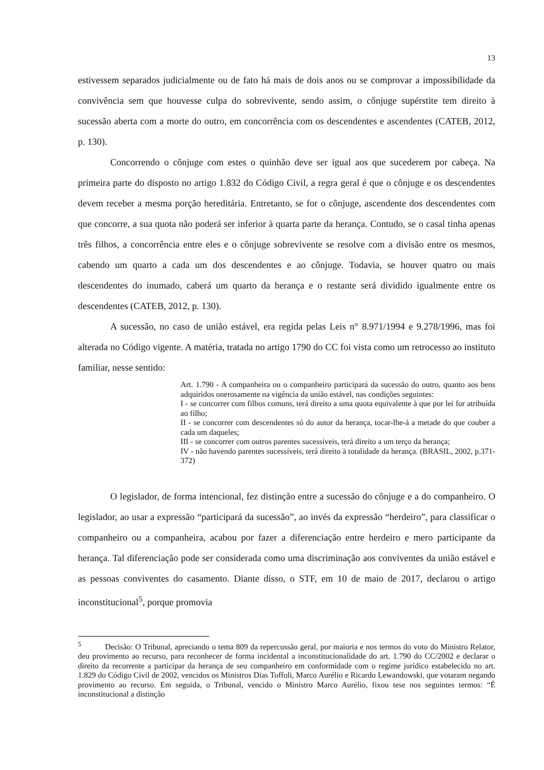13
estivessem separados judicialmente ou de fato há mais de dois anos ou se comprovar a impossibilidade da convivência sem que houvesse culpa do sobrevivente, sendo assim, o cônjuge supérstite tem direito à sucessão aberta com a morte do outro, em concorrência com os descendentes e ascendentes (CATEB, 2012, p. 130).
Concorrendo o cônjuge com estes o quinhão deve ser igual aos que sucederem por cabeça. Na primeira parte do disposto no artigo 1.832 do Código Civil, a regra geral é que o cônjuge e os descendentes devem receber a mesma porção hereditária. Entretanto, se for o cônjuge, ascendente dos descendentes com que concorre, a sua quota não poderá ser inferior à quarta parte da herança. Contudo, se o casal tinha apenas três filhos, a concorrência entre eles e o cônjuge sobrevivente se resolve com a divisão entre os mesmos, cabendo um quarto a cada um dos descendentes e ao cônjuge. Todavia, se houver quatro ou mais descendentes do inumado, caberá um quarto da herança e o restante será dividido igualmente entre os descendentes (CATEB, 2012, p. 130).
A sucessão, no caso de união estável, era regida pelas Leis n° 8.971/1994 e 9.278/1996, mas foi alterada no Código vigente. A matéria, tratada no artigo 1790 do CC foi vista como um retrocesso ao instituto familiar, nesse sentido:
Art. 1.790 - A companheira ou o companheiro participará da sucessão do outro, quanto aos bens adquiridos onerosamente na vigência da união estável, nas condições seguintes:
I - se concorrer com filhos comuns, terá direito a uma quota equivalente à que por lei for atribuída ao filho;
II - se concorrer com descendentes só do autor da herança, tocar-lhe-á a metade do que couber a cada um daqueles;
III - se concorrer com outros parentes sucessíveis, terá direito a um terço da herança;
IV - não havendo parentes sucessíveis, terá direito à totalidade da herança. (BRASIL, 2002, p.371-372)
O legislador, de forma intencional, fez distinção entre a sucessão do cônjuge e a do companheiro. O legislador, ao usar a expressão “participará da sucessão”, ao invés da expressão “herdeiro”, para classificar o companheiro ou a companheira, acabou por fazer a diferenciação entre herdeiro e mero participante da herança. Tal diferenciação pode ser considerada como uma discriminação aos conviventes da união estável e as pessoas conviventes do casamento. Diante disso, o STF, em 10 de maio de 2017, declarou o artigo inconstitucional<sup>5</sup>, porque promovia
<sup>5</sup> Decisão: O Tribunal, apreciando o tema 809 da repercussão geral, por maioria e nos termos do voto do Ministro Relator, deu provimento ao recurso, para reconhecer de forma incidental a inconstitucionalidade do art. 1.790 do CC/2002 e declarar o direito da recorrente a participar da herança de seu companheiro em conformidade com o regime jurídico estabelecido no art. 1.829 do Código Civil de 2002, vencidos os Ministros Dias Toffoli, Marco Aurélio e Ricardo Lewandowski, que votaram negando provimento ao recurso. Em seguida, o Tribunal, vencido o Ministro Marco Aurélio, fixou tese nos seguintes termos: “É inconstitucional a distinção